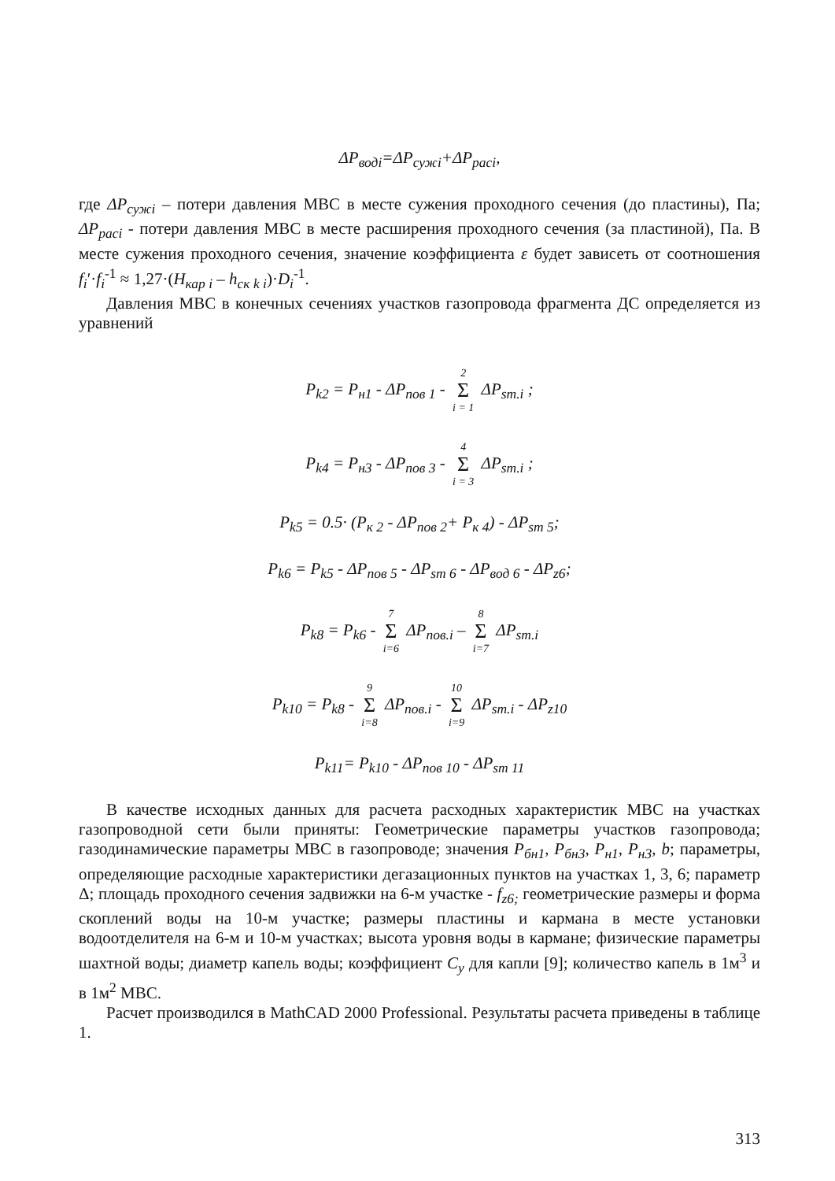ΔP<sub>водi</sub>=ΔP<sub>сужi</sub>+ΔP<sub>расi</sub>,
где ΔP<sub>сужi</sub> – потери давления МВС в месте сужения проходного сечения (до пластины), Па; ΔP<sub>расi</sub> - потери давления МВС в месте расширения проходного сечения (за пластиной), Па. В месте сужения проходного сечения, значение коэффициента ε будет зависеть от соотношения f<sub>i</sub>′·f<sub>i</sub><sup>-1</sup> ≈ 1,27·(H<sub>кар i</sub> – h<sub>ск k i</sub>)·D<sub>i</sub><sup>-1</sup>.
Давления МВС в конечных сечениях участков газопровода фрагмента ДС определяется из уравнений
P<sub>k2</sub> = P<sub>н1</sub> - ΔP<sub>пов 1</sub> - 2 Σ i = 1 ΔP<sub>sm.i</sub> ;
P<sub>k4</sub> = P<sub>н3</sub> - ΔP<sub>пов 3</sub> - 4 Σ i = 3 ΔP<sub>sm.i</sub> ;
P<sub>k5</sub> = 0.5· (P<sub>к 2</sub> - ΔP<sub>пов 2</sub>+ P<sub>к 4</sub>) - ΔP<sub>sm 5</sub>;
P<sub>k6</sub> = P<sub>k5</sub> - ΔP<sub>пов 5</sub> - ΔP<sub>sm 6</sub> - ΔP<sub>вод 6</sub> - ΔP<sub>z6</sub>;
P<sub>k8</sub> = P<sub>k6</sub> - 7 Σ i=6 ΔP<sub>пов.i</sub> – 8 Σ i=7 ΔP<sub>sm.i</sub>
P<sub>k10</sub> = P<sub>k8</sub> - 9 Σ i=8 ΔP<sub>пов.i</sub> - 10 Σ i=9 ΔP<sub>sm.i</sub> - ΔP<sub>z10</sub>
P<sub>k11</sub>= P<sub>k10</sub> - ΔP<sub>пов 10</sub> - ΔP<sub>sm 11</sub>
В качестве исходных данных для расчета расходных характеристик МВС на участках газопроводной сети были приняты: Геометрические параметры участков газопровода; газодинамические параметры МВС в газопроводе; значения P<sub>бн1</sub>, P<sub>бн3</sub>, P<sub>н1</sub>, P<sub>н3</sub>, b; параметры, определяющие расходные характеристики дегазационных пунктов на участках 1, 3, 6; параметр Δ; площадь проходного сечения задвижки на 6-м участке - f<sub>z6;</sub> геометрические размеры и форма скоплений воды на 10-м участке; размеры пластины и кармана в месте установки водоотделителя на 6-м и 10-м участках; высота уровня воды в кармане; физические параметры шахтной воды; диаметр капель воды; коэффициент C<sub>y</sub> для капли [9]; количество капель в 1м<sup>3</sup> и в 1м<sup>2</sup> МВС.
Расчет производился в MathCAD 2000 Professional. Результаты расчета приведены в таблице 1.
313